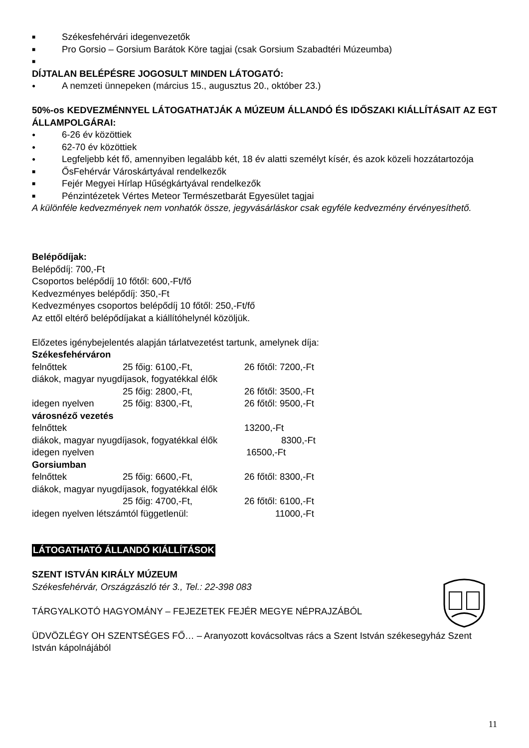■ Székesfehérvári idegenvezetők
■ Pro Gorsio – Gorsium Barátok Köre tagjai (csak Gorsium Szabadtéri Múzeumba)
■
DÍJTALAN BELÉPÉSRE JOGOSULT MINDEN LÁTOGATÓ:
● A nemzeti ünnepeken (március 15., augusztus 20., október 23.)
50%-os KEDVEZMÉNNYEL LÁTOGATHATJÁK A MÚZEUM ÁLLANDÓ ÉS IDŐSZAKI KIÁLLÍTÁSAIT AZ EGT ÁLLAMPOLGÁRAI:
● 6-26 év közöttiek
● 62-70 év közöttiek
● Legfeljebb két fő, amennyiben legalább két, 18 év alatti személyt kísér, és azok közeli hozzátartozója
■ ŐsFehérvár Városkártyával rendelkezők
■ Fejér Megyei Hírlap Hűségkártyával rendelkezők
■ Pénzintézetek Vértes Meteor Természetbarát Egyesület tagjai
A különféle kedvezmények nem vonhatók össze, jegyvásárláskor csak egyféle kedvezmény érvényesíthető.
Belépődíjak:
Belépődíj: 700,-Ft
Csoportos belépődíj 10 főtől: 600,-Ft/fő
Kedvezményes belépődíj: 350,-Ft
Kedvezményes csoportos belépődíj 10 főtől: 250,-Ft/fő
Az ettől eltérő belépődíjakat a kiállítóhelynél közöljük.
Előzetes igénybejelentés alapján tárlatvezetést tartunk, amelynek díja:
Székesfehérváron
felnőttek 25 főig: 6100,-Ft, 26 főtől: 7200,-Ft
diákok, magyar nyugdíjasok, fogyatékkal élők
25 főig: 2800,-Ft, 26 főtől: 3500,-Ft
idegen nyelven 25 főig: 8300,-Ft, 26 főtől: 9500,-Ft
városnéző vezetés
felnőttek 13200,-Ft
diákok, magyar nyugdíjasok, fogyatékkal élők 8300,-Ft
idegen nyelven 16500,-Ft
Gorsiumban
felnőttek 25 főig: 6600,-Ft, 26 főtől: 8300,-Ft
diákok, magyar nyugdíjasok, fogyatékkal élők
25 főig: 4700,-Ft, 26 főtől: 6100,-Ft
idegen nyelven létszámtól függetlenül: 11000,-Ft
LÁTOGATHATÓ ÁLLANDÓ KIÁLLÍTÁSOK
SZENT ISTVÁN KIRÁLY MÚZEUM
Székesfehérvár, Országzászló tér 3., Tel.: 22-398 083
TÁRGYALKOTÓ HAGYOMÁNY – FEJEZETEK FEJÉR MEGYE NÉPRAJZÁBÓL
ÜDVÖZLÉGY OH SZENTSÉGES FŐ… – Aranyozott kovácsoltvas rács a Szent István székesegyház Szent István kápolnájából
11